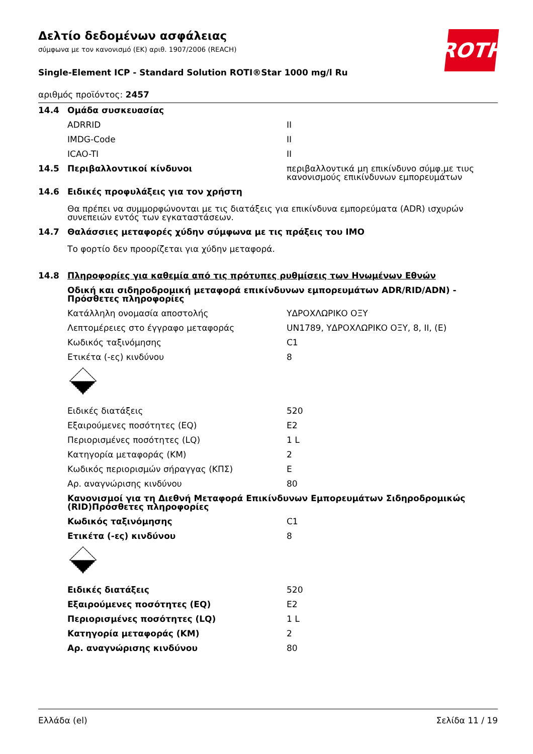ROTH
Δελτίο δεδομένων ασφάλειας
σύμφωνα με τον κανονισμό (ΕΚ) αριθ. 1907/2006 (REACH)
Single-Element ICP - Standard Solution ROTI®Star 1000 mg/l Ru
αριθμός προϊόντος: 2457
| 14.4 | Ομάδα συσκευασίας | |
| | ADRRID | II |
| | IMDG-Code | II |
| | ICAO-TI | II |
| 14.5 | Περιβαλλοντικοί κίνδυνοι | περιβαλλοντικά μη επικίνδυνο σύμφ.με τιυς κανονισμούς επικίνδυνων εμπορευμάτων |
| 14.6 | Ειδικές προφυλάξεις για τον χρήστη Θα πρέπει να συμμορφώνονται με τις διατάξεις για επικίνδυνα εμπορεύματα (ADR) ισχυρών συνεπειών εντός των εγκαταστάσεων. | |
| 14.7 | Θαλάσσιες μεταφορές χύδην σύμφωνα με τις πράξεις του IMO Το φορτίο δεν προορίζεται για χύδην μεταφορά. | |
| 14.8 | Πληροφορίες για καθεμία από τις πρότυπες ρυθμίσεις των Ηνωμένων Εθνών | |
| | Οδική και σιδηροδρομική μεταφορά επικίνδυνων εμπορευμάτων ADR/RID/ADN) - Πρόσθετες πληροφορίες | |
| | Κατάλληλη ονομασία αποστολής | ΥΔΡΟΧΛΩΡΙΚΟ ΟΞΥ |
| | Λεπτομέρειες στο έγγραφο μεταφοράς | UN1789, ΥΔΡΟΧΛΩΡΙΚΟ ΟΞΥ, 8, II, (E) |
| | Κωδικός ταξινόμησης | C1 |
| | Ετικέτα (-ες) κινδύνου | 8 |
| | Ειδικές διατάξεις | 520 |
| | Εξαιρούμενες ποσότητες (EQ) | E2 |
| | Περιορισμένες ποσότητες (LQ) | 1 L |
| | Κατηγορία μεταφοράς (ΚΜ) | 2 |
| | Κωδικός περιορισμών σήραγγας (ΚΠΣ) | E |
| | Αρ. αναγνώρισης κινδύνου | 80 |
| | Κανονισμοί για τη Διεθνή Μεταφορά Επικίνδυνων Εμπορευμάτων Σιδηροδρομικώς (RID)Πρόσθετες πληροφορίες | |
| | Κωδικός ταξινόμησης | C1 |
| | Ετικέτα (-ες) κινδύνου | 8 |
| | Ειδικές διατάξεις | 520 |
| | Εξαιρούμενες ποσότητες (EQ) | E2 |
| | Περιορισμένες ποσότητες (LQ) | 1 L |
| | Κατηγορία μεταφοράς (ΚΜ) | 2 |
| | Αρ. αναγνώρισης κινδύνου | 80 |
Ελλάδα (el) Σελίδα 11 / 19